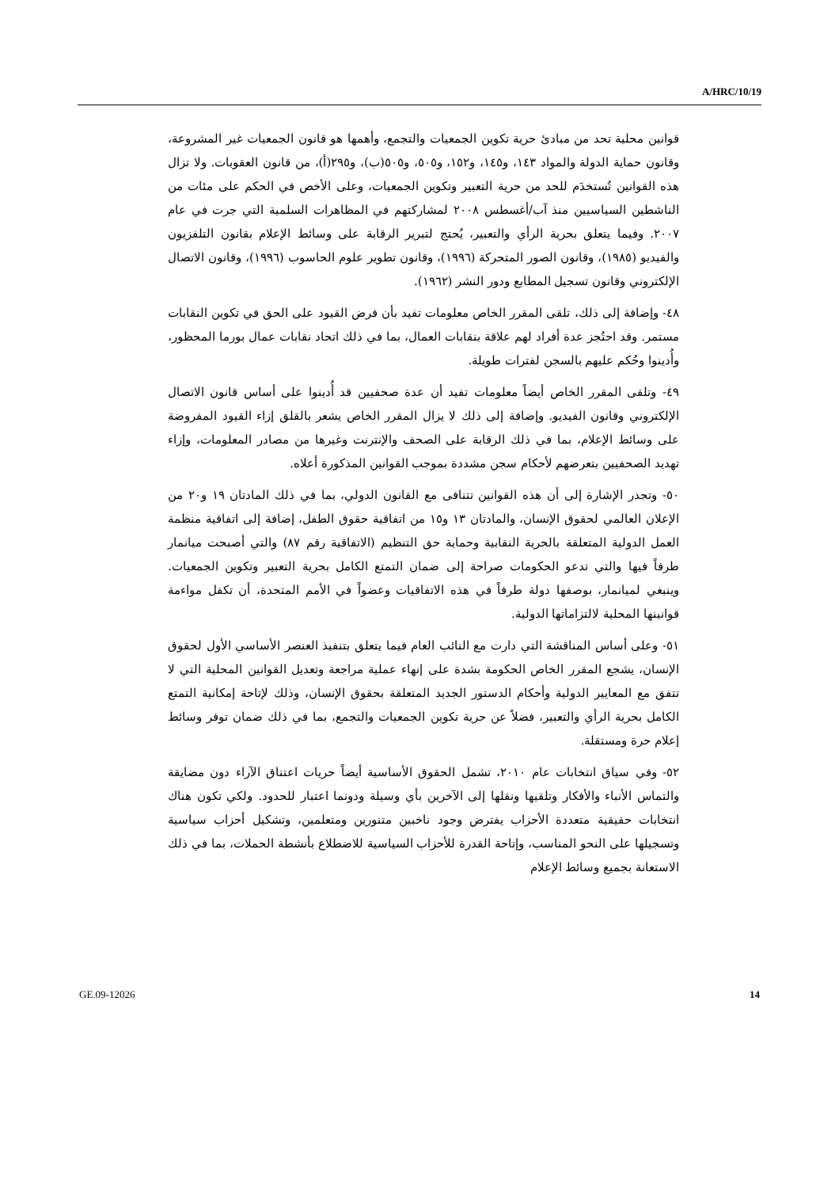A/HRC/10/19
قوانين محلية تحد من مبادئ حرية تكوين الجمعيات والتجمع، وأهمها هو قانون الجمعيات غير المشروعة، وقانون حماية الدولة والمواد ١٤٣، و١٤٥، و١٥٢، و٥٠٥، و٥٠٥(ب)، و٢٩٥(أ)، من قانون العقوبات. ولا تزال هذه القوانين تُستخدَم للحد من حرية التعبير وتكوين الجمعيات، وعلى الأخص في الحكم على مئات من الناشطين السياسيين منذ آب/أغسطس ٢٠٠٨ لمشاركتهم في المظاهرات السلمية التي جرت في عام ٢٠٠٧. وفيما يتعلق بحرية الرأي والتعبير، يُحتج لتبرير الرقابة على وسائط الإعلام بقانون التلفزيون والفيديو (١٩٨٥)، وقانون الصور المتحركة (١٩٩٦)، وقانون تطوير علوم الحاسوب (١٩٩٦)، وقانون الاتصال الإلكتروني وقانون تسجيل المطابع ودور النشر (١٩٦٢).
٤٨- وإضافة إلى ذلك، تلقى المقرر الخاص معلومات تفيد بأن فرض القيود على الحق في تكوين النقابات مستمر. وقد احتُجز عدة أفراد لهم علاقة بنقابات العمال، بما في ذلك اتحاد نقابات عمال بورما المحظور، وأُدينوا وحُكم عليهم بالسجن لفترات طويلة.
٤٩- وتلقى المقرر الخاص أيضاً معلومات تفيد أن عدة صحفيين قد أُدينوا على أساس قانون الاتصال الإلكتروني وقانون الفيديو. وإضافة إلى ذلك لا يزال المقرر الخاص يشعر بالقلق إزاء القيود المفروضة على وسائط الإعلام، بما في ذلك الرقابة على الصحف والإنترنت وغيرها من مصادر المعلومات، وإزاء تهديد الصحفيين بتعرضهم لأحكام سجن مشددة بموجب القوانين المذكورة أعلاه.
٥٠- وتجدر الإشارة إلى أن هذه القوانين تتنافى مع القانون الدولي، بما في ذلك المادتان ١٩ و٢٠ من الإعلان العالمي لحقوق الإنسان، والمادتان ١٣ و١٥ من اتفاقية حقوق الطفل، إضافة إلى اتفاقية منظمة العمل الدولية المتعلقة بالحرية النقابية وحماية حق التنظيم (الاتفاقية رقم ٨٧) والتي أصبحت ميانمار طرفاً فيها والتي تدعو الحكومات صراحة إلى ضمان التمتع الكامل بحرية التعبير وتكوين الجمعيات. وينبغي لميانمار، بوصفها دولة طرفاً في هذه الاتفاقيات وعضواً في الأمم المتحدة، أن تكفل مواءمة قوانينها المحلية لالتزاماتها الدولية.
٥١- وعلى أساس المناقشة التي دارت مع النائب العام فيما يتعلق بتنفيذ العنصر الأساسي الأول لحقوق الإنسان، يشجع المقرر الخاص الحكومة بشدة على إنهاء عملية مراجعة وتعديل القوانين المحلية التي لا تتفق مع المعايير الدولية وأحكام الدستور الجديد المتعلقة بحقوق الإنسان، وذلك لإتاحة إمكانية التمتع الكامل بحرية الرأي والتعبير، فضلاً عن حرية تكوين الجمعيات والتجمع، بما في ذلك ضمان توفر وسائط إعلام حرة ومستقلة.
٥٢- وفي سياق انتخابات عام ٢٠١٠، تشمل الحقوق الأساسية أيضاً حريات اعتناق الآراء دون مضايقة والتماس الأنباء والأفكار وتلقيها ونقلها إلى الآخرين بأي وسيلة ودونما اعتبار للحدود. ولكي تكون هناك انتخابات حقيقية متعددة الأحزاب يفترض وجود ناخبين متنورين ومتعلمين، وتشكيل أحزاب سياسية وتسجيلها على النحو المناسب، وإتاحة القدرة للأحزاب السياسية للاضطلاع بأنشطة الحملات، بما في ذلك الاستعانة بجميع وسائط الإعلام
GE.09-12026 14